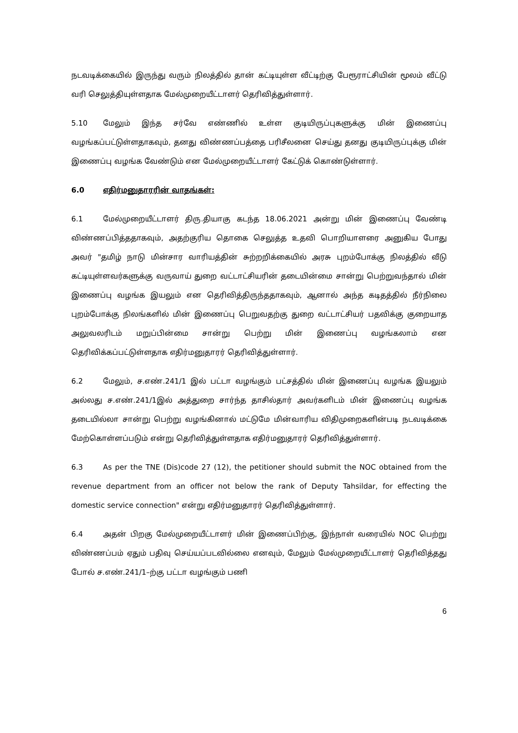நடவடிக்கையில் இருந்து வரும் நிலத்தில் தான் கட்டியுள்ள வீட்டிற்கு பேரூராட்சியின் மூலம் வீட்டு வரி செலுத்தியுள்ளதாக மேல்முறையீட்டாளர் தெரிவித்துள்ளார்.
5.10 மேலும் இந்த சர்வே எண்ணில் உள்ள குடியிருப்புகளுக்கு மின் இணைப்பு வழங்கப்பட்டுள்ளதாகவும், தனது விண்ணப்பத்தை பரிசீலனை செய்து தனது குடியிருப்புக்கு மின் இணைப்பு வழங்க வேண்டும் என மேல்முறையீட்டாளர் கேட்டுக் கொண்டுள்ளார்.
6.0 எதிர்மனுதாரரின் வாதங்கள்:
6.1 மேல்முறையீட்டாளர் திரு.தியாகு கடந்த 18.06.2021 அன்று மின் இணைப்பு வேண்டி விண்ணப்பித்ததாகவும், அதற்குரிய தொகை செலுத்த உதவி பொறியாளரை அனுகிய போது அவர் "தமிழ் நாடு மின்சார வாரியத்தின் சுற்றறிக்கையில் அரசு புறம்போக்கு நிலத்தில் வீடு கட்டியுள்ளவர்களுக்கு வருவாய் துறை வட்டாட்சியரின் தடையின்மை சான்று பெற்றுவந்தால் மின் இணைப்பு வழங்க இயலும் என தெரிவித்திருந்ததாகவும், ஆனால் அந்த கடிதத்தில் நீர்நிலை புறம்போக்கு நிலங்களில் மின் இணைப்பு பெறுவதற்கு துறை வட்டாட்சியர் பதவிக்கு குறையாத அலுவலரிடம் மறுப்பின்மை சான்று பெற்று மின் இணைப்பு வழங்கலாம் என தெரிவிக்கப்பட்டுள்ளதாக எதிர்மனுதாரர் தெரிவித்துள்ளார்.
6.2 மேலும், ச.எண்.241/1 இல் பட்டா வழங்கும் பட்சத்தில் மின் இணைப்பு வழங்க இயலும் அல்லது ச.எண்.241/1இல் அத்துறை சார்ந்த தாசில்தார் அவர்களிடம் மின் இணைப்பு வழங்க தடையில்லா சான்று பெற்று வழங்கினால் மட்டுமே மின்வாரிய விதிமுறைகளின்படி நடவடிக்கை மேற்கொள்ளப்படும் என்று தெரிவித்துள்ளதாக எதிர்மனுதாரர் தெரிவித்துள்ளார்.
6.3 As per the TNE (Dis)code 27 (12), the petitioner should submit the NOC obtained from the revenue department from an officer not below the rank of Deputy Tahsildar, for effecting the domestic service connection" என்று எதிர்மனுதாரர் தெரிவித்துள்ளார்.
6.4 அதன் பிறகு மேல்முறையீட்டாளர் மின் இணைப்பிற்கு, இந்நாள் வரையில் NOC பெற்று விண்ணப்பம் ஏதும் பதிவு செய்யப்படவில்லை எனவும், மேலும் மேல்முறையீட்டாளர் தெரிவித்தது போல் ச.எண்.241/1–ற்கு பட்டா வழங்கும் பணி
6